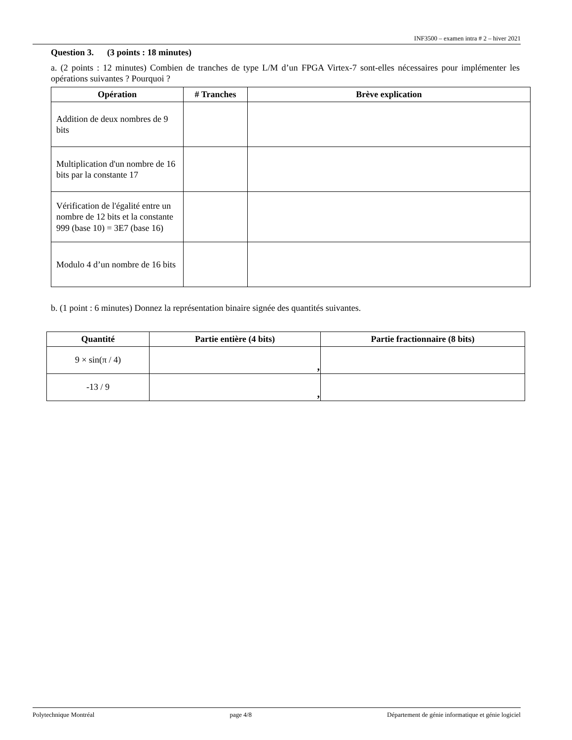INF3500 – examen intra # 2 – hiver 2021
Question 3. (3 points : 18 minutes)
a. (2 points : 12 minutes) Combien de tranches de type L/M d’un FPGA Virtex-7 sont-elles nécessaires pour implémenter les opérations suivantes ? Pourquoi ?
| Opération | # Tranches | Brève explication |
| --- | --- | --- |
| Addition de deux nombres de 9 bits | | |
| Multiplication d'un nombre de 16 bits par la constante 17 | | |
| Vérification de l'égalité entre un nombre de 12 bits et la constante 999 (base 10) = 3E7 (base 16) | | |
| Modulo 4 d’un nombre de 16 bits | | |
b. (1 point : 6 minutes) Donnez la représentation binaire signée des quantités suivantes.
| Quantité | Partie entière (4 bits) | Partie fractionnaire (8 bits) |
| --- | --- | --- |
| 9 × sin(π / 4) | , | |
| -13 / 9 | , | |
Polytechnique Montréal page 4/8 Département de génie informatique et génie logiciel